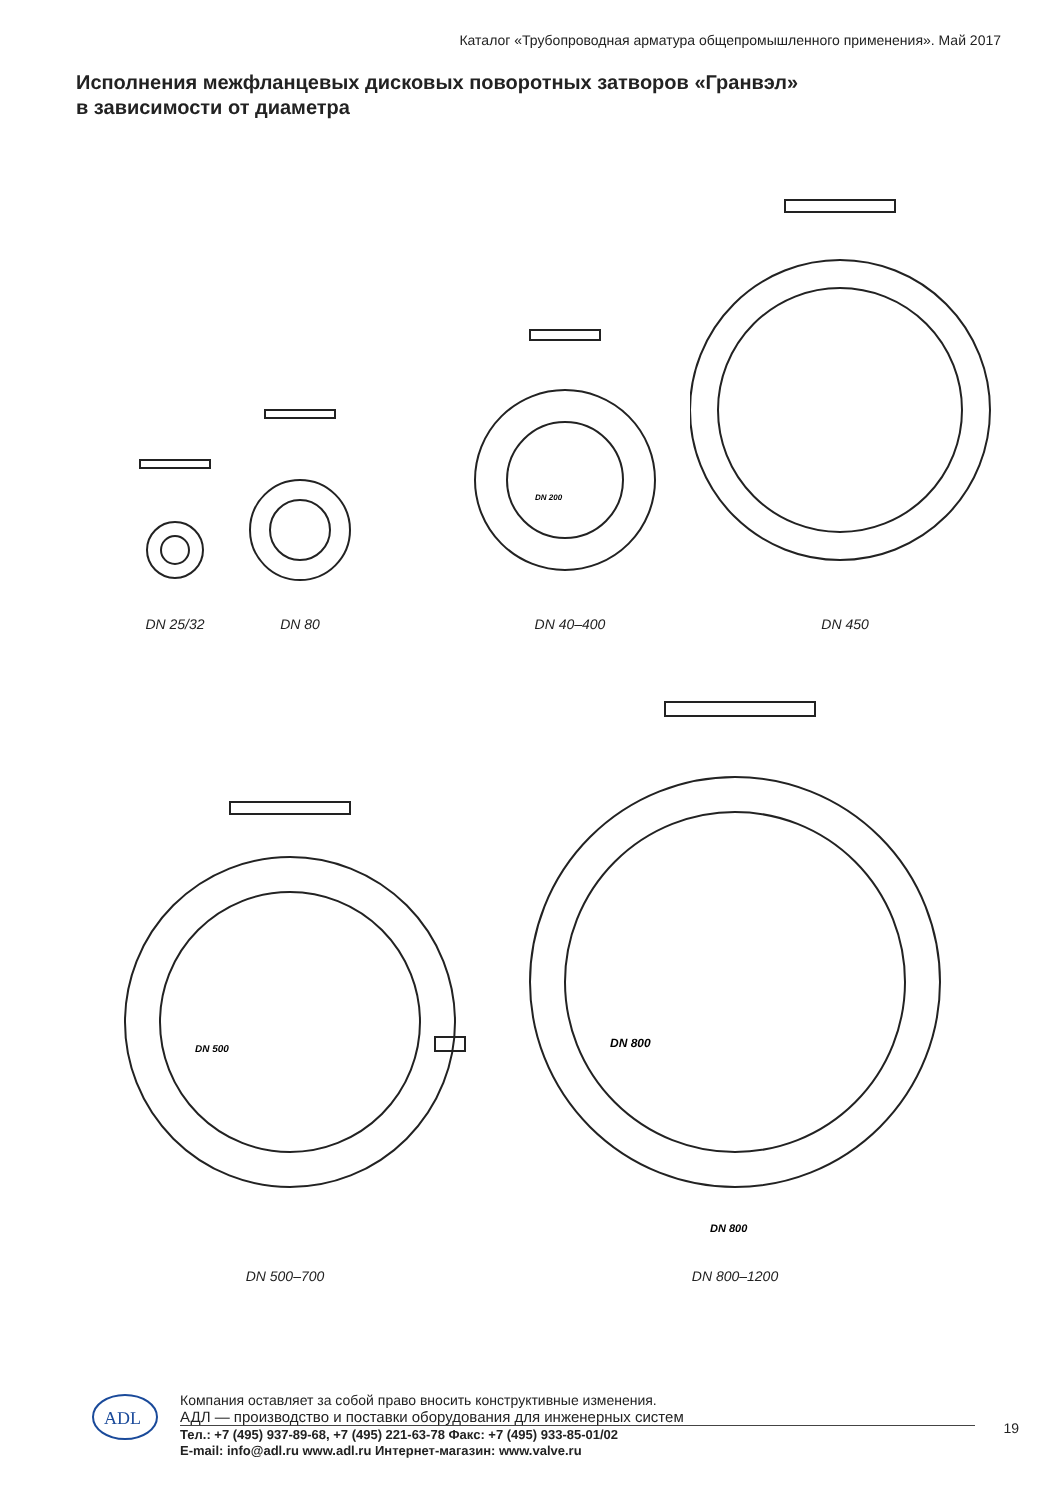Каталог «Трубопроводная арматура общепромышленного применения». Май 2017
Исполнения межфланцевых дисковых поворотных затворов «Гранвэл»
в зависимости от диаметра
DN 25/32
DN 80
DN 200
DN 40–400
DN 450
DN 500
DN 500–700
DN 800
DN 800
DN 800–1200
ADL
Компания оставляет за собой право вносить конструктивные изменения.
АДЛ — производство и поставки оборудования для инженерных систем
Тел.: +7 (495) 937-89-68, +7 (495) 221-63-78 Факс: +7 (495) 933-85-01/02
E-mail: info@adl.ru www.adl.ru Интернет-магазин: www.valve.ru
19